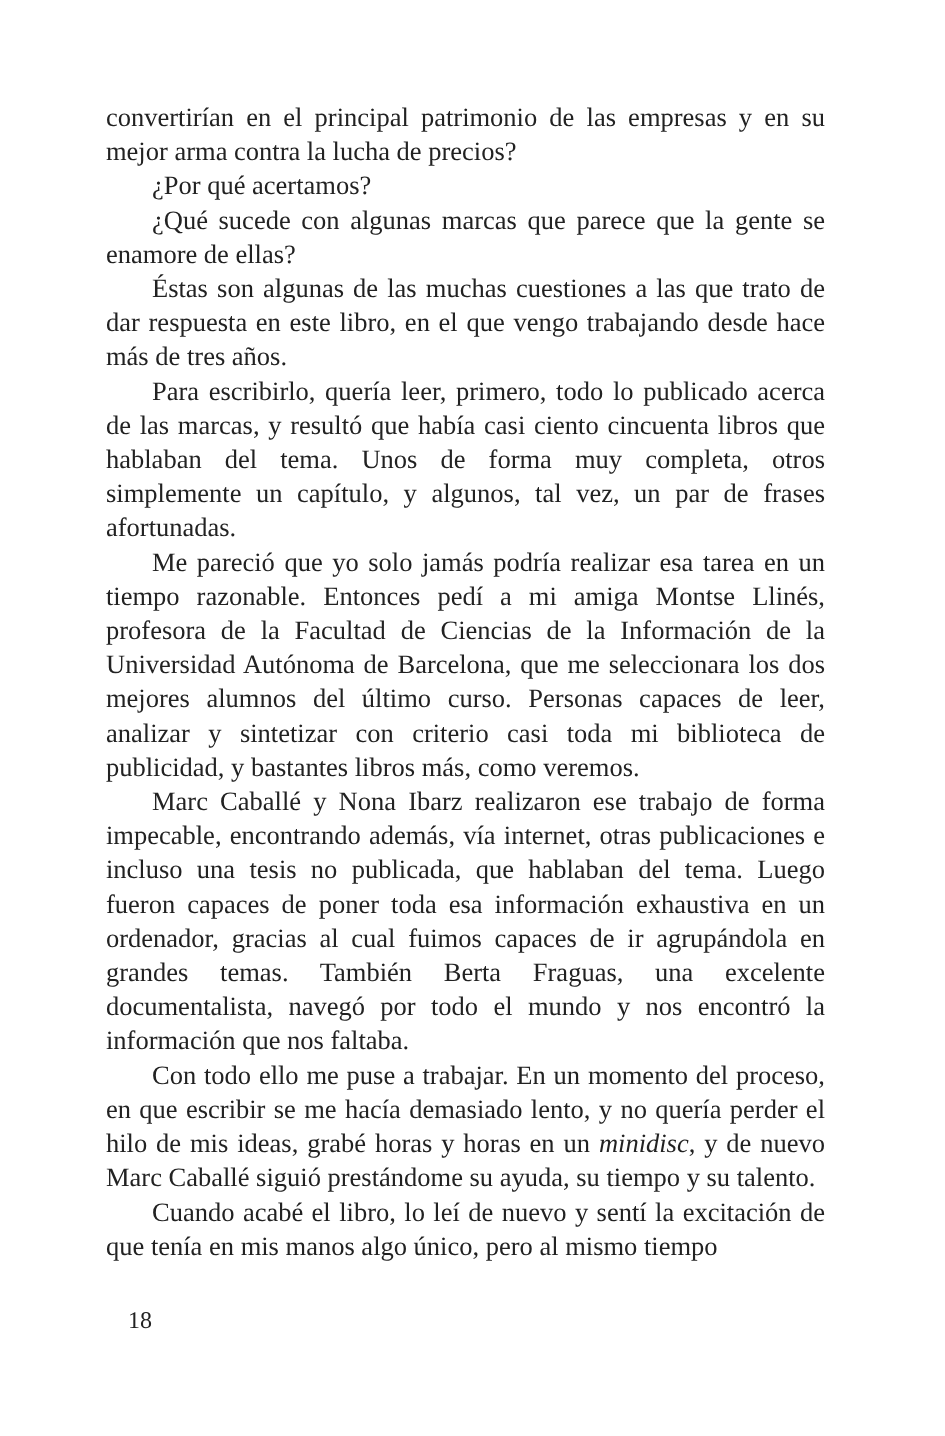convertirían en el principal patrimonio de las empresas y en su mejor arma contra la lucha de precios?
¿Por qué acertamos?
¿Qué sucede con algunas marcas que parece que la gente se enamore de ellas?
Éstas son algunas de las muchas cuestiones a las que trato de dar respuesta en este libro, en el que vengo trabajando desde hace más de tres años.
Para escribirlo, quería leer, primero, todo lo publicado acerca de las marcas, y resultó que había casi ciento cincuenta libros que hablaban del tema. Unos de forma muy completa, otros simplemente un capítulo, y algunos, tal vez, un par de frases afortunadas.
Me pareció que yo solo jamás podría realizar esa tarea en un tiempo razonable. Entonces pedí a mi amiga Montse Llinés, profesora de la Facultad de Ciencias de la Información de la Universidad Autónoma de Barcelona, que me seleccionara los dos mejores alumnos del último curso. Personas capaces de leer, analizar y sintetizar con criterio casi toda mi biblioteca de publicidad, y bastantes libros más, como veremos.
Marc Caballé y Nona Ibarz realizaron ese trabajo de forma impecable, encontrando además, vía internet, otras publicaciones e incluso una tesis no publicada, que hablaban del tema. Luego fueron capaces de poner toda esa información exhaustiva en un ordenador, gracias al cual fuimos capaces de ir agrupándola en grandes temas. También Berta Fraguas, una excelente documentalista, navegó por todo el mundo y nos encontró la información que nos faltaba.
Con todo ello me puse a trabajar. En un momento del proceso, en que escribir se me hacía demasiado lento, y no quería perder el hilo de mis ideas, grabé horas y horas en un minidisc, y de nuevo Marc Caballé siguió prestándome su ayuda, su tiempo y su talento.
Cuando acabé el libro, lo leí de nuevo y sentí la excitación de que tenía en mis manos algo único, pero al mismo tiempo
18